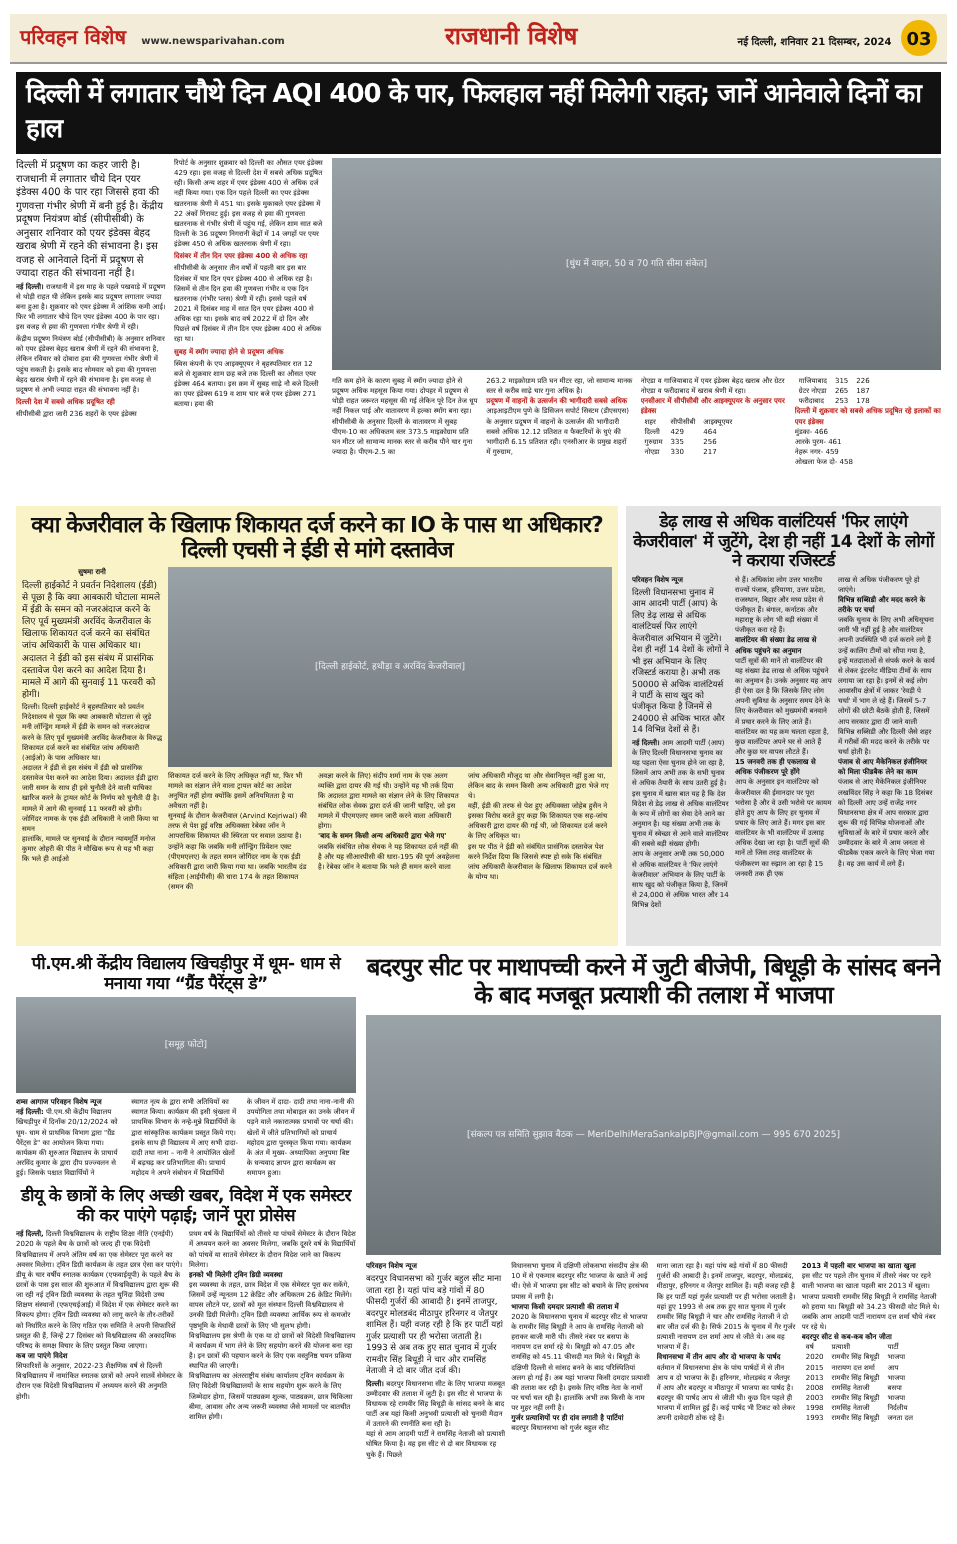परिवहन विशेष www.newsparivahan.com
राजधानी विशेष
नई दिल्ली, शनिवार 21 दिसम्बर, 2024 03
दिल्ली में लगातार चौथे दिन AQI 400 के पार, फिलहाल नहीं मिलेगी राहत; जानें आनेवाले दिनों का हाल
दिल्ली में प्रदूषण का कहर जारी है। राजधानी में लगातार चौथे दिन एयर इंडेक्स 400 के पार रहा जिससे हवा की गुणवत्ता गंभीर श्रेणी में बनी हुई है। केंद्रीय प्रदूषण नियंत्रण बोर्ड (सीपीसीबी) के अनुसार शनिवार को एयर इंडेक्स बेहद खराब श्रेणी में रहने की संभावना है। इस वजह से आनेवाले दिनों में प्रदूषण से ज्यादा राहत की संभावना नहीं है।
नई दिल्ली। राजधानी में इस माह के पहले पखवाड़े में प्रदूषण से थोड़ी राहत थी लेकिन इसके बाद प्रदूषण लगातार ज्यादा बना हुआ है। शुक्रवार को एयर इंडेक्स में आंशिक कमी आई। फिर भी लगातार चौथे दिन एयर इंडेक्स 400 के पार रहा। इस वजह से हवा की गुणवत्ता गंभीर श्रेणी में रही।
केंद्रीय प्रदूषण नियंत्रण बोर्ड (सीपीसीबी) के अनुसार शनिवार को एयर इंडेक्स बेहद खराब श्रेणी में रहने की संभावना है, लेकिन रविवार को दोबारा हवा की गुणवत्ता गंभीर श्रेणी में पहुंच सकती है। इसके बाद सोमवार को हवा की गुणवत्ता बेहद खराब श्रेणी में रहने की संभावना है। इस वजह से प्रदूषण से अभी ज्यादा राहत की संभावना नहीं है।
दिल्ली देश में सबसे अधिक प्रदूषित रही
सीपीसीबी द्वारा जारी 236 शहरों के एयर इंडेक्स
रिपोर्ट के अनुसार शुक्रवार को दिल्ली का औसत एयर इंडेक्स 429 रहा। इस वजह से दिल्ली देश में सबसे अधिक प्रदूषित रही। किसी अन्य शहर में एयर इंडेक्स 400 से अधिक दर्ज नहीं किया गया। एक दिन पहले दिल्ली का एयर इंडेक्स खतरनाक श्रेणी में 451 था। इसके मुकाबले एयर इंडेक्स में 22 अंकों गिरावट हुई। इस वजह से हवा की गुणवत्ता खतरनाक से गंभीर श्रेणी में पहुंच गई, लेकिन शाम सात बजे दिल्ली के 36 प्रदूषण निगरानी केंद्रों में 14 जगहों पर एयर इंडेक्स 450 से अधिक खतरनाक श्रेणी में रहा।
दिसंबर में तीन दिन एयर इंडेक्स 400 से अधिक रहा
सीपीसीबी के अनुसार तीन वर्षों में पहली बार इस बार दिसंबर में चार दिन एयर इंडेक्स 400 से अधिक रहा है। जिसमें से तीन दिन हवा की गुणवत्ता गंभीर व एक दिन खतरनाक (गंभीर प्लस) श्रेणी में रही। इससे पहले वर्ष 2021 में दिसंबर माह में सात दिन एयर इंडेक्स 400 से अधिक रहा था। इसके बाद वर्ष 2022 में दो दिन और पिछले वर्ष दिसंबर में तीन दिन एयर इंडेक्स 400 से अधिक रहा था।
सुबह में स्मॉग ज्यादा होने से प्रदूषण अधिक
स्विस कंपनी के एप आइक्यूएयर ने बृहस्पतिवार रात 12 बजे से शुक्रवार शाम छह बजे तक दिल्ली का औसत एयर इंडेक्स 464 बताया। इस क्रम में सुबह साढ़े नौ बजे दिल्ली का एयर इंडेक्स 619 व शाम चार बजे एयर इंडेक्स 271 बताया। हवा की
[धुंध में वाहन, 50 व 70 गति सीमा संकेत]
गति कम होने के कारण सुबह में स्मॉग ज्यादा होने से प्रदूषण अधिक महसूस किया गया। दोपहर में प्रदूषण से थोड़ी राहत जरूरत महसूस की गई लेकिन पूरे दिन तेज धूप नहीं निकल पाई और वातावरण में हल्का स्मॉग बना रहा।
सीपीसीबी के अनुसार दिल्ली के वातावरण में सुबह पीएम-10 का अधिकतम स्तर 373.5 माइक्रोग्राम प्रति घन मीटर जो सामान्य मानक स्तर से करीब पौने चार गुना ज्यादा है। पीएम-2.5 का
263.2 माइक्रोग्राम प्रति घन मीटर रहा, जो सामान्य मानक स्तर से करीब साढ़े चार गुना अधिक है।
प्रदूषण में वाहनों के उत्सर्जन की भागीदारी सबसे अधिक
आइआइटीएम पुणे के डिसिजन सपोर्ट सिस्टम (डीएसएस) के अनुसार प्रदूषण में वाहनों के उत्सर्जन की भागीदारी सबसे अधिक 12.12 प्रतिशत व फैक्टरियों के धुएं की भागीदारी 6.15 प्रतिशत रही। एनसीआर के प्रमुख शहरों में गुरुग्राम,
नोएडा व गाजियाबाद में एयर इंडेक्स बेहद खराब और ग्रेटर नोएडा व फरीदाबाद में खराब श्रेणी में रहा।
एनसीआर में सीपीसीबी और आइक्यूएयर के अनुसार एयर इंडेक्स
| शहर | सीपीसीबी | आइक्यूएयर |
| --- | --- | --- |
| दिल्ली | 429 | 464 |
| गुरुग्राम | 335 | 256 |
| नोएडा | 330 | 217 |
| गाजियाबाद | 315 | 226 |
| ग्रेटर नोएडा | 265 | 187 |
| फरीदाबाद | 253 | 178 |
दिल्ली में शुक्रवार को सबसे अधिक प्रदूषित रहे इलाकों का एयर इंडेक्स
मुंडका- 466
आरके पुरम- 461
नेहरू नगर- 459
ओखला फेज दो- 458
क्या केजरीवाल के खिलाफ शिकायत दर्ज करने का IO के पास था अधिकार? दिल्ली एचसी ने ईडी से मांगे दस्तावेज
सुषमा रानी
दिल्ली हाईकोर्ट ने प्रवर्तन निदेशालय (ईडी) से पूछा है कि क्या आबकारी घोटाला मामले में ईडी के समन को नजरअंदाज करने के लिए पूर्व मुख्यमंत्री अरविंद केजरीवाल के खिलाफ शिकायत दर्ज करने का संबंधित जांच अधिकारी के पास अधिकार था। अदालत ने ईडी को इस संबंध में प्रासंगिक दस्तावेज पेश करने का आदेश दिया है। मामले में आगे की सुनवाई 11 फरवरी को होगी।
दिल्ली। दिल्ली हाईकोर्ट ने बृहस्पतिवार को प्रवर्तन निदेशालय से पूछा कि क्या आबकारी घोटाला से जुड़े मनी लॉन्ड्रिंग मामले में ईडी के समन को नजरअंदाज करने के लिए पूर्व मुख्यमंत्री अरविंद केजरीवाल के विरुद्ध शिकायत दर्ज करने का संबंधित जांच अधिकारी (आईओ) के पास अधिकार था।
अदालत ने ईडी से इस संबंध में ईडी को प्रासंगिक दस्तावेज पेश करने का आदेश दिया। अदालत ईडी द्वारा जारी समन के साथ ही इसे चुनौती देने वाली याचिका खारिज करने के ट्रायल कोर्ट के निर्णय को चुनौती दी है। मामले में आगे की सुनवाई 11 फरवरी को होगी।
जोगिंदर नामक के एक ईडी अधिकारी ने जारी किया था समन
हालांकि, मामले पर सुनवाई के दौरान न्यायमूर्ति मनोज कुमार ओहरी की पीठ ने मौखिक रूप से यह भी कहा कि भले ही आईओ
[दिल्ली हाईकोर्ट, हथौड़ा व अरविंद केजरीवाल]
शिकायत दर्ज करने के लिए अधिकृत नहीं था, फिर भी मामले का संज्ञान लेने वाला ट्रायल कोर्ट का आदेश अनुचित नहीं होगा क्योंकि इसमें अनियमितता है या अवैधता नहीं है।
सुनवाई के दौरान केजरीवाल (Arvind Kejriwal) की तरफ से पेश हुई वरिष्ठ अधिवक्ता रेबेका जॉन ने आपराधिक शिकायत की स्थिरता पर सवाल उठाया है। उन्होंने कहा कि जबकि मनी लॉन्ड्रिंग प्रिवेंशन एक्ट (पीएमएलए) के तहत समन जोगिंदर नाम के एक ईडी अधिकारी द्वारा जारी किया गया था। जबकि भारतीय दंड संहिता (आईपीसी) की धारा 174 के तहत शिकायत (समन की
अवज्ञा करने के लिए) संदीप शर्मा नाम के एक अलग व्यक्ति द्वारा दायर की गई थी। उन्होंने यह भी तर्क दिया कि अदालत द्वारा मामले का संज्ञान लेने के लिए शिकायत संबंधित लोक सेवक द्वारा दर्ज की जानी चाहिए, जो इस मामले में पीएमएलए समन जारी करने वाला अधिकारी होगा।
'बाद के समन किसी अन्य अधिकारी द्वारा भेजे गए'
जबकि संबंधित लोक सेवक ने यह शिकायत दर्ज नहीं की है और यह सीआरपीसी की धारा-195 की पूर्ण अवहेलना है। रेबेका जॉन ने बताया कि भले ही समन करने वाला
जांच अधिकारी मौजूद था और सेवानिवृत्त नहीं हुआ था, लेकिन बाद के समन किसी अन्य अधिकारी द्वारा भेजे गए थे।
वहीं, ईडी की तरफ से पेश हुए अधिवक्ता जोहेब हुसैन ने इसका विरोध करते हुए कहा कि शिकायत एक सह-जांच अधिकारी द्वारा दायर की गई थी, जो शिकायत दर्ज करने के लिए अधिकृत था।
इस पर पीठ ने ईडी को संबंधित प्रासंगिक दस्तावेज पेश करने निर्देश दिया कि जिससे स्पष्ट हो सके कि संबंधित जांच अधिकारी केजरीवाल के खिलाफ शिकायत दर्ज करने के योग्य था।
डेढ़ लाख से अधिक वालंटियर्स 'फिर लाएंगे केजरीवाल' में जुटेंगे, देश ही नहीं 14 देशों के लोगों ने कराया रजिस्टर्ड
परिवहन विशेष न्यूज
दिल्ली विधानसभा चुनाव में आम आदमी पार्टी (आप) के लिए डेढ़ लाख से अधिक वालंटियर्स फिर लाएंगे केजरीवाल अभियान में जुटेंगे। देश ही नहीं 14 देशों के लोगों ने भी इस अभियान के लिए रजिस्टर्ड कराया है। अभी तक 50000 से अधिक वालंटियर्स ने पार्टी के साथ खुद को पंजीकृत किया है जिनमें से 24000 से अधिक भारत और 14 विभिन्न देशों से हैं।
नई दिल्ली। आम आदमी पार्टी (आप) के लिए दिल्ली विधानसभा चुनाव का यह पहला ऐसा चुनाव होने जा रहा है, जिसमें आप अभी तक के सभी चुनाव से अधिक तैयारी के साथ उतरी हुई है। इस चुनाव में खास बात यह है कि देश विदेश से डेढ़ लाख से अधिक वालंटियर के रूप में लोगों का सेवा देने आने का अनुमान है। यह संख्या अभी तक के चुनाव में स्वेच्छा से आने वाले वालंटियर की सबसे बड़ी संख्या होगी।
आप के अनुसार अभी तक 50,000 से अधिक वालंटियर ने 'फिर लाएंगे केजरीवाल' अभियान के लिए पार्टी के साथ खुद को पंजीकृत किया है, जिनमें से 24,000 से अधिक भारत और 14 विभिन्न देशों
से हैं। अधिकांश लोग उत्तर भारतीय राज्यों पंजाब, हरियाणा, उत्तर प्रदेश, राजस्थान, बिहार और मध्य प्रदेश से पंजीकृत हैं। बंगाल, कर्नाटक और महाराष्ट्र के लोग भी बड़ी संख्या में पंजीकृत करा रहे हैं।
वालंटियर की संख्या डेढ लाख से अधिक पहुंचने का अनुमान
पार्टी सूत्रों की मानें तो वालंटियर की यह संख्या डेढ लाख से अधिक पहुंचने का अनुमान है। उनके अनुसार यह आप ही ऐसा दल है कि जिसके लिए लोग अपनी सुविधा के अनुसार समय देने के लिए केजरीवाल को मुख्यमंत्री बनवाने में प्रचार करने के लिए आते हैं। वालंटियर का यह क्रम चलता रहता है, कुछ वालंटियर अपने घर से आते हैं और कुछ घर वापस लौटते हैं।
15 जनवरी तक ही एकलाख से अधिक पंजीकरण पूरे होंगे
आप के अनुसार इन वालंटियर को केजरीवाल की ईमानदार पर पूरा भरोसा है और वे उसी भरोसे पर कायम होते हुए आप के लिए हर चुनाव में प्रचार के लिए आते हैं। मगर इस बार वालंटियर के भी वालंटियर में उत्साह अधिक देखा जा रहा है। पार्टी सूत्रों की मानें तो जिस तरह वालंटियर के पंजीकरण का रुझान आ रहा है 15 जनवरी तक ही एक
लाख से अधिक पंजीकरण पूरे हो जाएंगे।
विभिन्न सब्सिडी और मदद करने के तरीके पर चर्चा
जबकि चुनाव के लिए अभी अधिसूचना जारी भी नहीं हुई है और वालंटियर अपनी उपस्थिति भी दर्ज कराने लगे हैं उन्हें कालिंग टीमों को सौंपा गया है, इन्हें मतदाताओं से संपर्क करने के कार्य से लेकर इंटरनेट मीडिया टीमों के साथ लगाया जा रहा है। इनमें से कई लोग आवासीय क्षेत्रों में जाकर 'रेवड़ी पे चर्चा' में भाग ले रहे हैं। जिसमें 5-7 लोगों की छोटी बैठकें होती हैं, जिसमें आप सरकार द्वारा दी जाने वाली विभिन्न सब्सिडी और दिल्ली जैसे शहर में गरीबों की मदद करने के तरीके पर चर्चा होती है।
पंजाब से आए मैकेनिकल इंजीनियर को मिला फीडबैक लेने का काम
पंजाब से आए मैकेनिकल इंजीनियर लखविंदर सिंह ने कहा कि 18 दिसंबर को दिल्ली आए उन्हें राजेंद्र नगर विधानसभा क्षेत्र में आप सरकार द्वारा शुरू की गई विभिन्न योजनाओं और सुविधाओं के बारे में प्रचार करने और उम्मीदवार के बारे में आम जनता से फीडबैक एकत्र करने के लिए भेजा गया है। वह उस कार्य में लगे हैं।
पी.एम.श्री केंद्रीय विद्यालय खिचड़ीपुर में धूम- धाम से मनाया गया “ग्रैंड पैरेंट्स डे”
[समूह फोटो]
शम्स आगाज परिवहन विशेष न्यूज
नई दिल्ली: पी.एम.श्री केंद्रीय विद्यालय खिचड़ीपुर में दिनाँक 20/12/2024 को धूम- धाम से प्राथमिक विभाग द्वारा "ग्रैंड पैरेंट्स डे" का आयोजन किया गया। कार्यक्रम की शुरुआत विद्यालय के प्राचार्य अरविंद कुमार के द्वारा दीप प्रज्ज्वलन से हुई। जिसके पश्चात विद्यार्थियों ने
स्वागत नृत्य के द्वारा सभी अतिथियों का स्वागत किया। कार्यक्रम की इसी श्रृंखला में प्राथमिक विभाग के नन्हे-मुन्ने विद्यार्थियों के द्वारा सांस्कृतिक कार्यक्रम प्रस्तुत किये गए। इसके साथ ही विद्यालय में आए सभी दादा-दादी तथा नाना – नानी ने आयोजित खेलों में बढ़चढ़ कर प्रतिभागिता की। प्राचार्य महोदय ने अपने संबोधन में विद्यार्थियों
के जीवन में दादा- दादी तथा नाना-नानी की उपयोगिता तथा मोबाइल का उनके जीवन में पड़ने वाले नकारात्मक प्रभावों पर चर्चा की। खेलों में जीते प्रतिभागियों को प्राचार्य महोदय द्वारा पुरस्कृत किया गया। कार्यक्रम के अंत में मुख्य- अध्यापिका अनुपमा बिष्ट के धन्यवाद ज्ञापन द्वारा कार्यक्रम का समापन हुआ।
डीयू के छात्रों के लिए अच्छी खबर, विदेश में एक समेस्टर की कर पाएंगे पढ़ाई; जानें पूरा प्रोसेस
नई दिल्ली, दिल्ली विश्वविद्यालय के राष्ट्रीय शिक्षा नीति (एनईपी) 2020 के पहले बैच के छात्रों को जल्द ही एक विदेशी विश्वविद्यालय में अपने अंतिम वर्ष का एक सेमेस्टर पूरा करने का अवसर मिलेगा। ट्विन डिग्री कार्यक्रम के तहत छात्र ऐसा कर पाएंगे।
डीयू के चार वर्षीय स्नातक कार्यक्रम (एफवाईयूपी) के पहले बैच के छात्रों के पास इस साल की शुरुआत में विश्वविद्यालय द्वारा शुरू की जा रही नई ट्विन डिग्री व्यवस्था के तहत चुनिंदा विदेशी उच्च शिक्षण संस्थानों (एफएचईआई) में विदेश में एक सेमेस्टर करने का विकल्प होगा। ट्विन डिग्री व्यवस्था को लागू करने के तौर-तरीकों को निर्धारित करने के लिए गठित एक समिति ने अपनी सिफारिशें प्रस्तुत की हैं, जिन्हें 27 दिसंबर को विश्वविद्यालय की अकादमिक परिषद के समक्ष विचार के लिए प्रस्तुत किया जाएगा।
कब जा पाएंगे विदेश
सिफारिशों के अनुसार, 2022-23 शैक्षणिक वर्ष से दिल्ली विश्वविद्यालय में नामांकित स्नातक छात्रों को अपने सातवें सेमेस्टर के दौरान एक विदेशी विश्वविद्यालय में अध्ययन करने की अनुमति होगी।
प्रथम वर्ष के विद्यार्थियों को तीसरे या पांचवें सेमेस्टर के दौरान विदेश में अध्ययन करने का अवसर मिलेगा, जबकि दूसरे वर्ष के विद्यार्थियों को पांचवें या सातवें सेमेस्टर के दौरान विदेश जाने का विकल्प मिलेगा।
इनको भी मिलेगी ट्विन डिग्री व्यवस्था
इस व्यवस्था के तहत, छात्र विदेश में एक सेमेस्टर पूरा कर सकेंगे, जिसमें उन्हें न्यूनतम 12 क्रेडिट और अधिकतम 26 क्रेडिट मिलेंगे। वापस लौटने पर, छात्रों को मूल संस्थान दिल्ली विश्वविद्यालय से उनकी डिग्री मिलेगी। ट्विन डिग्री व्यवस्था आर्थिक रूप से कमजोर पृष्ठभूमि के मेधावी छात्रों के लिए भी सुलभ होगी।
विश्वविद्यालय इस श्रेणी के एक या दो छात्रों को विदेशी विश्वविद्यालय में कार्यक्रम में भाग लेने के लिए सहयोग करने की योजना बना रहा है। इन छात्रों की पहचान करने के लिए एक वस्तुनिष्ठ चयन प्रक्रिया स्थापित की जाएगी।
विश्वविद्यालय का अंतरराष्ट्रीय संबंध कार्यालय ट्विन कार्यक्रम के लिए विदेशी विश्वविद्यालयों के साथ सहयोग शुरू करने के लिए जिम्मेदार होगा, जिसमें पाठ्यक्रम शुल्क, पाठ्यक्रम, छात्र चिकित्सा बीमा, आवास और अन्य जरूरी व्यवस्था जैसे मामलों पर बातचीत शामिल होगी।
बदरपुर सीट पर माथापच्ची करने में जुटी बीजेपी, बिधूड़ी के सांसद बनने के बाद मजबूत प्रत्याशी की तलाश में भाजपा
[संकल्प पत्र समिति सुझाव बैठक — MeriDelhiMeraSankalpBJP@gmail.com — 995 670 2025]
परिवहन विशेष न्यूज
बदरपुर विधानसभा को गुर्जर बहुल सीट माना जाता रहा है। यहां पांच बड़े गांवों में 80 फीसदी गुर्जरों की आबादी है। इनमें ताजपुर, बदरपुर मोलडबंद मीठापुर हरिनगर व जैतपुर शामिल हैं। यही वजह रही है कि हर पार्टी यहां गुर्जर प्रत्याशी पर ही भरोसा जताती है। 1993 से अब तक हुए सात चुनाव में गुर्जर रामवीर सिंह बिधूड़ी ने चार और रामसिंह नेताजी ने दो बार जीत दर्ज की।
दिल्ली। बदरपुर विधानसभा सीट के लिए भाजपा मजबूत उम्मीदवार की तलाश में जुटी है। इस सीट से भाजपा के विधायक रहे रामवीर सिंह बिधूड़ी के सांसद बनने के बाद पार्टी अब यहां किसी अनुभवी प्रत्याशी को चुनावी मैदान में उतारने की रणनीति बना रही है।
यहां से आम आदमी पार्टी ने रामसिंह नेताजी को प्रत्याशी घोषित किया है। वह इस सीट से दो बार विधायक रह चुके हैं। पिछले
विधानसभा चुनाव में दक्षिणी लोकसभा संसदीय क्षेत्र की 10 में से एकमात्र बदरपुर सीट भाजपा के खाते में आई थी। ऐसे में भाजपा इस सीट को बचाने के लिए हरसंभव प्रयास में लगी है।
भाजपा किसी दमदार प्रत्याशी की तलाश में
2020 के विधानसभा चुनाव में बदरपुर सीट से भाजपा के रामवीर सिंह बिधूड़ी ने आप के रामसिंह नेताजी को हराकर बाजी मारी थी। तीसरे नंबर पर बसपा के नारायण दत्त शर्मा रहे थे। बिधूड़ी को 47.05 और रामसिंह को 45.11 फीसदी मत मिले थे। बिधूड़ी के दक्षिणी दिल्ली से सांसद बनने के बाद परिस्थितियां अलग हो गई हैं। अब यहां भाजपा किसी दमदार प्रत्याशी की तलाश कर रही है। इसके लिए वरिष्ठ नेता के नामों पर चर्चा चल रही है। हालांकि अभी तक किसी के नाम पर मुहर नहीं लगी है।
गुर्जर प्रत्याशियों पर ही दांव लगाती है पार्टियां
बदरपुर विधानसभा को गुर्जर बहुल सीट
माना जाता रहा है। यहां पांच बड़े गांवों में 80 फीसदी गुर्जरों की आबादी है। इनमें ताजपुर, बदरपुर, मोलडबंद, मीठापुर, हरिनगर व जैतपुर शामिल हैं। यही वजह रही है कि हर पार्टी यहां गुर्जर प्रत्याशी पर ही भरोसा जताती है। यहां हुए 1993 से अब तक हुए सात चुनाव में गुर्जर रामवीर सिंह बिधूड़ी ने चार और रामसिंह नेताजी ने दो बार जीत दर्ज की है। सिर्फ 2015 के चुनाव में गैर गुर्जर प्रत्याशी नारायण दत्त शर्मा आप से जीते थे। अब वह भाजपा में हैं।
विधानसभा में तीन आप और दो भाजपा के पार्षद
वर्तमान में विधानसभा क्षेत्र के पांच पार्षदों में से तीन आप व दो भाजपा के हैं। हरिनगर, मोलड़बंद व जैतपुर में आप और बदरपुर व मीठापुर में भाजपा का पार्षद है। बदरपुर की पार्षद आप से जीती थी। कुछ दिन पहले ही भाजपा में शामिल हुई हैं। कई पार्षद भी टिकट को लेकर अपनी दावेदारी ठोक रहे हैं।
2013 में पहली बार भाजपा का खाता खुला
इस सीट पर पहले तीन चुनाव में तीसरे नंबर पर रहने वाली भाजपा का खाता पहली बार 2013 में खुला। भाजपा प्रत्याशी रामवीर सिंह बिधूड़ी ने रामसिंह नेताजी को हराया था। बिधूड़ी को 34.23 फीसदी वोट मिले थे। जबकि आम आदमी पार्टी नारायण दत्त शर्मा चौथे नंबर पर रहे थे।
बदरपुर सीट से कब-कब कौन जीता
| वर्ष | प्रत्याशी | पार्टी |
| --- | --- | --- |
| 2020 | रामवीर सिंह बिधूड़ी | भाजपा |
| 2015 | नारायण दत्त शर्मा | आप |
| 2013 | रामवीर सिंह बिधूड़ी | भाजपा |
| 2008 | रामसिंह नेताजी | बसपा |
| 2003 | रामवीर सिंह बिधूड़ी | भाजपा |
| 1998 | रामसिंह नेताजी | निर्दलीय |
| 1993 | रामवीर सिंह बिधूड़ी | जनता दल |